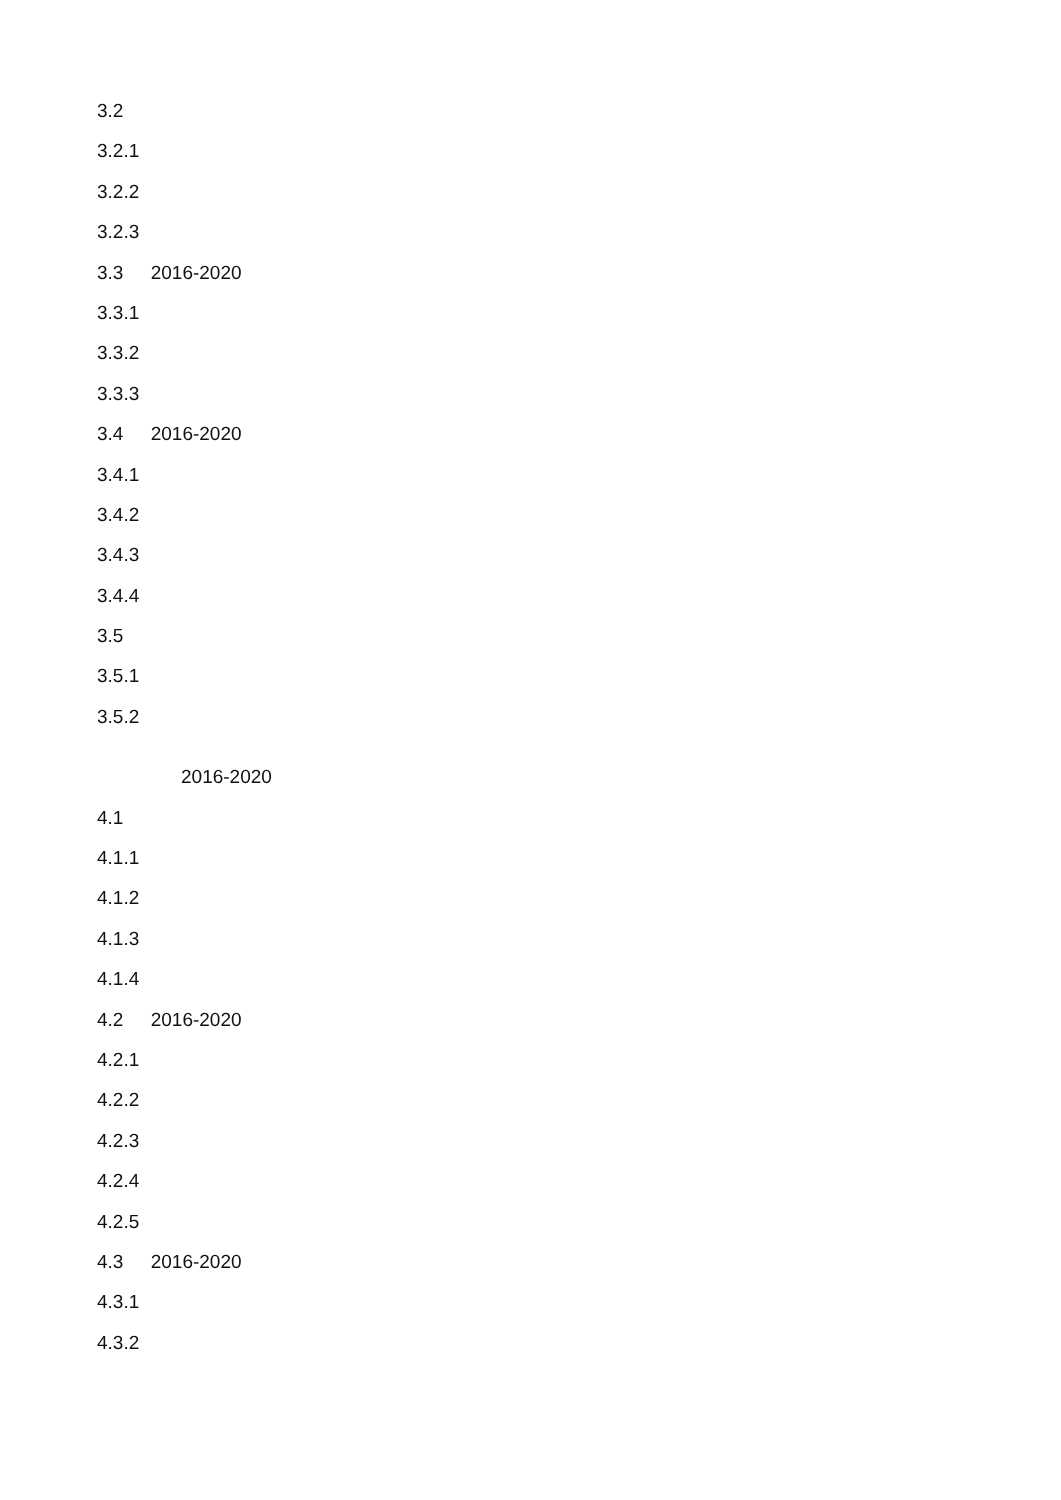3.2
3.2.1
3.2.2
3.2.3
3.3 2016-2020
3.3.1
3.3.2
3.3.3
3.4 2016-2020
3.4.1
3.4.2
3.4.3
3.4.4
3.5
3.5.1
3.5.2
2016-2020
4.1
4.1.1
4.1.2
4.1.3
4.1.4
4.2 2016-2020
4.2.1
4.2.2
4.2.3
4.2.4
4.2.5
4.3 2016-2020
4.3.1
4.3.2